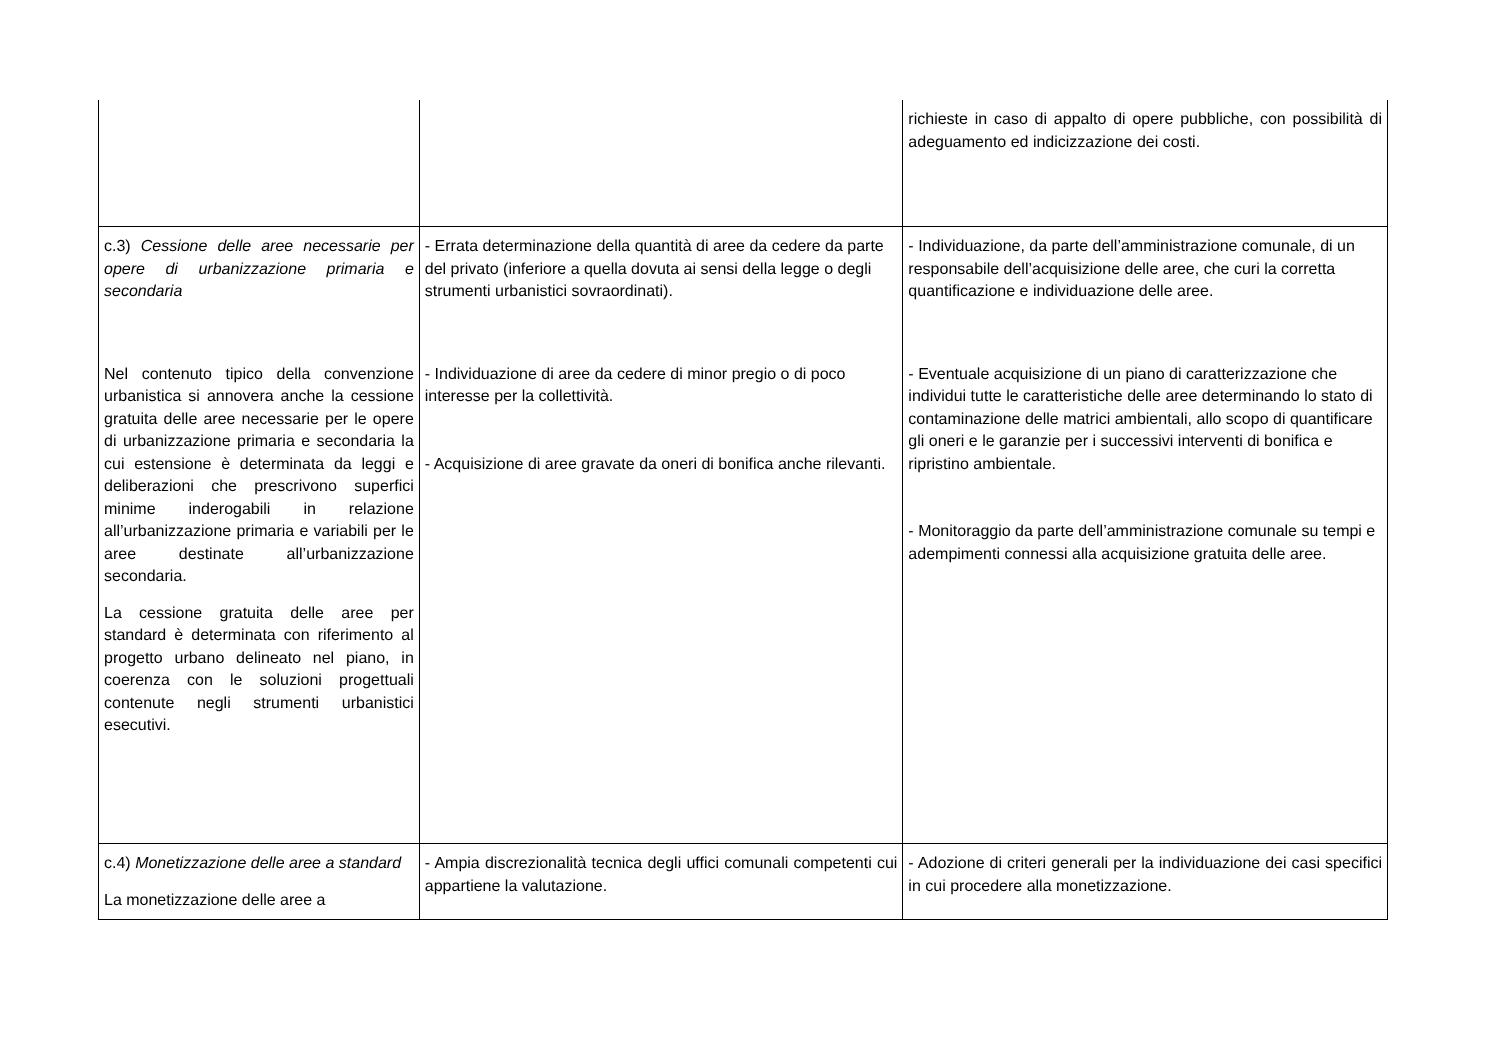| | | richieste in caso di appalto di opere pubbliche, con possibilità di adeguamento ed indicizzazione dei costi. |
| c.3) Cessione delle aree necessarie per opere di urbanizzazione primaria e secondaria Nel contenuto tipico della convenzione urbanistica si annovera anche la cessione gratuita delle aree necessarie per le opere di urbanizzazione primaria e secondaria la cui estensione è determinata da leggi e deliberazioni che prescrivono superfici minime inderogabili in relazione all’urbanizzazione primaria e variabili per le aree destinate all’urbanizzazione secondaria. La cessione gratuita delle aree per standard è determinata con riferimento al progetto urbano delineato nel piano, in coerenza con le soluzioni progettuali contenute negli strumenti urbanistici esecutivi. | - Errata determinazione della quantità di aree da cedere da parte del privato (inferiore a quella dovuta ai sensi della legge o degli strumenti urbanistici sovraordinati). - Individuazione di aree da cedere di minor pregio o di poco interesse per la collettività. - Acquisizione di aree gravate da oneri di bonifica anche rilevanti. | - Individuazione, da parte dell’amministrazione comunale, di un responsabile dell’acquisizione delle aree, che curi la corretta quantificazione e individuazione delle aree. - Eventuale acquisizione di un piano di caratterizzazione che individui tutte le caratteristiche delle aree determinando lo stato di contaminazione delle matrici ambientali, allo scopo di quantificare gli oneri e le garanzie per i successivi interventi di bonifica e ripristino ambientale. - Monitoraggio da parte dell’amministrazione comunale su tempi e adempimenti connessi alla acquisizione gratuita delle aree. |
| c.4) Monetizzazione delle aree a standard La monetizzazione delle aree a | - Ampia discrezionalità tecnica degli uffici comunali competenti cui appartiene la valutazione. | - Adozione di criteri generali per la individuazione dei casi specifici in cui procedere alla monetizzazione. |